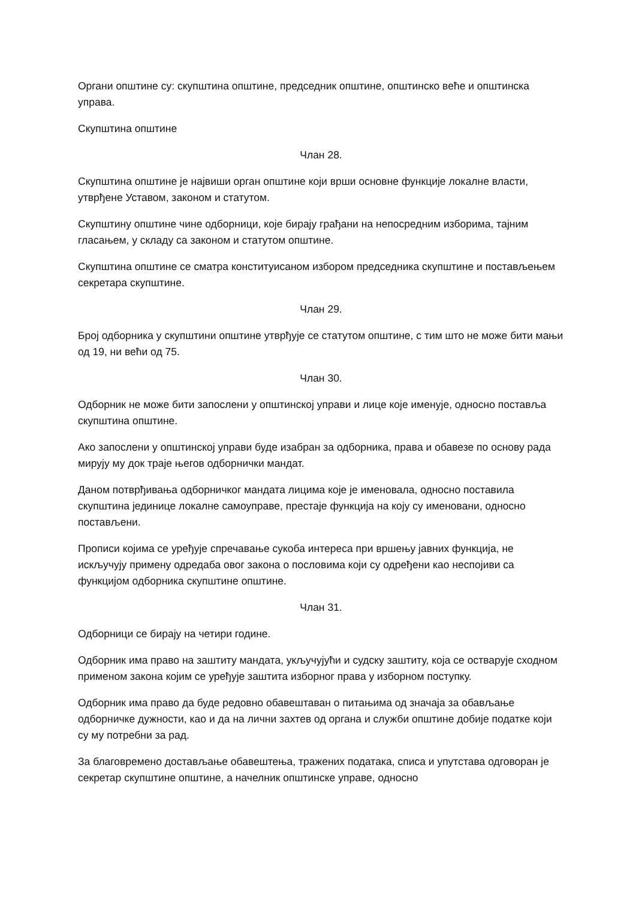Органи општине су: скупштина општине, председник општине, општинско веће и општинска управа.
Скупштина општине
Члан 28.
Скупштина општине је највиши орган општине који врши основне функције локалне власти, утврђене Уставом, законом и статутом.
Скупштину општине чине одборници, које бирају грађани на непосредним изборима, тајним гласањем, у складу са законом и статутом општине.
Скупштина општине се сматра конституисаном избором председника скупштине и постављењем секретара скупштине.
Члан 29.
Број одборника у скупштини општине утврђује се статутом општине, с тим што не може бити мањи од 19, ни већи од 75.
Члан 30.
Одборник не може бити запослени у општинској управи и лице које именује, односно поставља скупштина општине.
Ако запослени у општинској управи буде изабран за одборника, права и обавезе по основу рада мирују му док траје његов одборнички мандат.
Даном потврђивања одборничког мандата лицима које је именовала, односно поставила скупштина јединице локалне самоуправе, престаје функција на коју су именовани, односно постављени.
Прописи којима се уређује спречавање сукоба интереса при вршењу јавних функција, не искључују примену одредаба овог закона о пословима који су одређени као неспојиви са функцијом одборника скупштине општине.
Члан 31.
Одборници се бирају на четири године.
Одборник има право на заштиту мандата, укључујући и судску заштиту, која се остварује сходном применом закона којим се уређује заштита изборног права у изборном поступку.
Одборник има право да буде редовно обавештаван о питањима од значаја за обављање одборничке дужности, као и да на лични захтев од органа и служби општине добије податке који су му потребни за рад.
За благовремено достављање обавештења, тражених података, списа и упутстава одговоран је секретар скупштине општине, а начелник општинске управе, односно